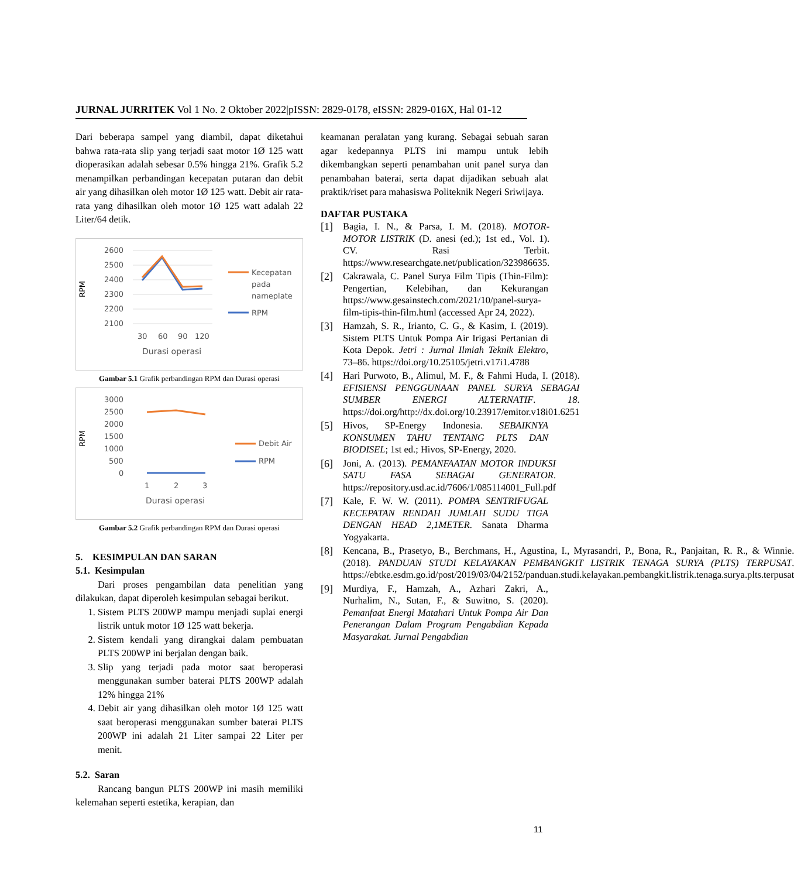JURNAL JURRITEK Vol 1 No. 2 Oktober 2022|pISSN: 2829-0178, eISSN: 2829-016X, Hal 01-12
Dari beberapa sampel yang diambil, dapat diketahui bahwa rata-rata slip yang terjadi saat motor 1Ø 125 watt dioperasikan adalah sebesar 0.5% hingga 21%. Grafik 5.2 menampilkan perbandingan kecepatan putaran dan debit air yang dihasilkan oleh motor 1Ø 125 watt. Debit air rata-rata yang dihasilkan oleh motor 1Ø 125 watt adalah 22 Liter/64 detik.
RPM
2600
2500
2400
2300
2200
2100
30
60
90
120
Durasi operasi
Kecepatan
pada
nameplate
RPM
Gambar 5.1 Grafik perbandingan RPM dan Durasi operasi
RPM
3000
2500
2000
1500
1000
500
0
1
2
3
Durasi operasi
Debit Air
RPM
Gambar 5.2 Grafik perbandingan RPM dan Durasi operasi
5. KESIMPULAN DAN SARAN
5.1. Kesimpulan
Dari proses pengambilan data penelitian yang dilakukan, dapat diperoleh kesimpulan sebagai berikut.
1. Sistem PLTS 200WP mampu menjadi suplai energi listrik untuk motor 1Ø 125 watt bekerja.
2. Sistem kendali yang dirangkai dalam pembuatan PLTS 200WP ini berjalan dengan baik.
3. Slip yang terjadi pada motor saat beroperasi menggunakan sumber baterai PLTS 200WP adalah 12% hingga 21%
4. Debit air yang dihasilkan oleh motor 1Ø 125 watt saat beroperasi menggunakan sumber baterai PLTS 200WP ini adalah 21 Liter sampai 22 Liter per menit.
5.2. Saran
Rancang bangun PLTS 200WP ini masih memiliki kelemahan seperti estetika, kerapian, dan
keamanan peralatan yang kurang. Sebagai sebuah saran agar kedepannya PLTS ini mampu untuk lebih dikembangkan seperti penambahan unit panel surya dan penambahan baterai, serta dapat dijadikan sebuah alat praktik/riset para mahasiswa Politeknik Negeri Sriwijaya.
DAFTAR PUSTAKA
[1] Bagia, I. N., & Parsa, I. M. (2018). MOTOR-MOTOR LISTRIK (D. anesi (ed.); 1st ed., Vol. 1). CV. Rasi Terbit. https://www.researchgate.net/publication/323986635.
[2] Cakrawala, C. Panel Surya Film Tipis (Thin-Film): Pengertian, Kelebihan, dan Kekurangan https://www.gesainstech.com/2021/10/panel-surya-film-tipis-thin-film.html (accessed Apr 24, 2022).
[3] Hamzah, S. R., Irianto, C. G., & Kasim, I. (2019). Sistem PLTS Untuk Pompa Air Irigasi Pertanian di Kota Depok. Jetri : Jurnal Ilmiah Teknik Elektro, 73–86. https://doi.org/10.25105/jetri.v17i1.4788
[4] Hari Purwoto, B., Alimul, M. F., & Fahmi Huda, I. (2018). EFISIENSI PENGGUNAAN PANEL SURYA SEBAGAI SUMBER ENERGI ALTERNATIF. 18. https://doi.org/http://dx.doi.org/10.23917/emitor.v18i01.6251
[5] Hivos, SP-Energy Indonesia. SEBAIKNYA KONSUMEN TAHU TENTANG PLTS DAN BIODISEL; 1st ed.; Hivos, SP-Energy, 2020.
[6] Joni, A. (2013). PEMANFAATAN MOTOR INDUKSI SATU FASA SEBAGAI GENERATOR. https://repository.usd.ac.id/7606/1/085114001_Full.pdf
[7] Kale, F. W. W. (2011). POMPA SENTRIFUGAL KECEPATAN RENDAH JUMLAH SUDU TIGA DENGAN HEAD 2,1METER. Sanata Dharma Yogyakarta.
[8] Kencana, B., Prasetyo, B., Berchmans, H., Agustina, I., Myrasandri, P., Bona, R., Panjaitan, R. R., & Winnie. (2018). PANDUAN STUDI KELAYAKAN PEMBANGKIT LISTRIK TENAGA SURYA (PLTS) TERPUSAT. https://ebtke.esdm.go.id/post/2019/03/04/2152/panduan.studi.kelayakan.pembangkit.listrik.tenaga.surya.plts.terpusat
[9] Murdiya, F., Hamzah, A., Azhari Zakri, A., Nurhalim, N., Sutan, F., & Suwitno, S. (2020). Pemanfaat Energi Matahari Untuk Pompa Air Dan Penerangan Dalam Program Pengabdian Kepada Masyarakat. Jurnal Pengabdian
11